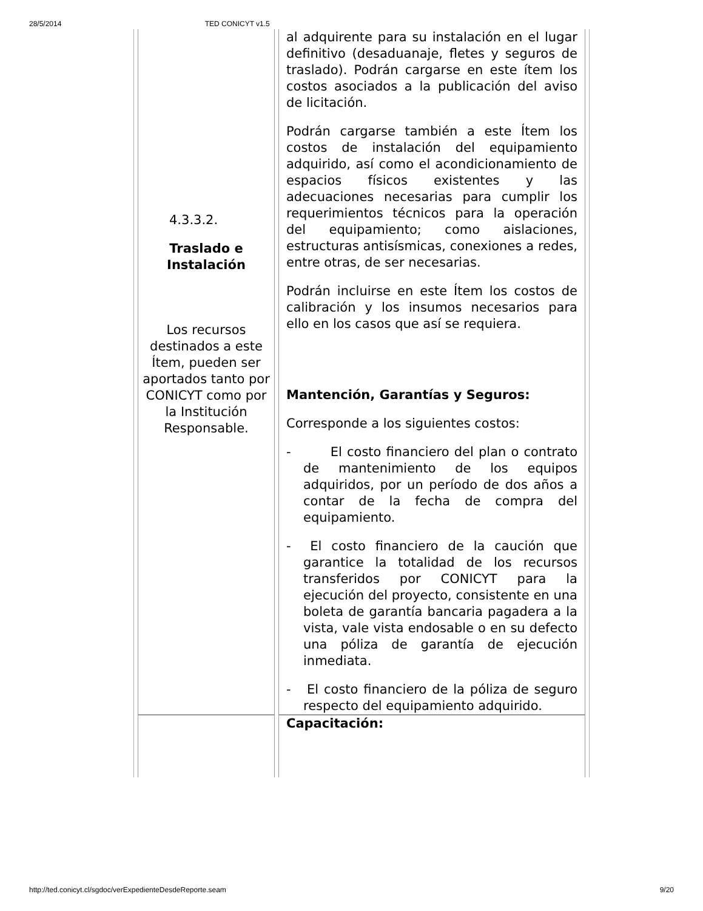28/5/2014 TED CONICYT v1.5
| 4.3.3.2. Traslado e Instalación Los recursos destinados a este Ítem, pueden ser aportados tanto por CONICYT como por la Institución Responsable. | al adquirente para su instalación en el lugar definitivo (desaduanaje, fletes y seguros de traslado). Podrán cargarse en este ítem los costos asociados a la publicación del aviso de licitación. Podrán cargarse también a este Ítem los costos de instalación del equipamiento adquirido, así como el acondicionamiento de espacios físicos existentes y las adecuaciones necesarias para cumplir los requerimientos técnicos para la operación del equipamiento; como aislaciones, estructuras antisísmicas, conexiones a redes, entre otras, de ser necesarias. Podrán incluirse en este Ítem los costos de calibración y los insumos necesarios para ello en los casos que así se requiera. Mantención, Garantías y Seguros: Corresponde a los siguientes costos: - El costo financiero del plan o contrato de mantenimiento de los equipos adquiridos, por un período de dos años a contar de la fecha de compra del equipamiento. - El costo financiero de la caución que garantice la totalidad de los recursos transferidos por CONICYT para la ejecución del proyecto, consistente en una boleta de garantía bancaria pagadera a la vista, vale vista endosable o en su defecto una póliza de garantía de ejecución inmediata. - El costo financiero de la póliza de seguro respecto del equipamiento adquirido. |
| | Capacitación: |
http://ted.conicyt.cl/sgdoc/verExpedienteDesdeReporte.seam 9/20